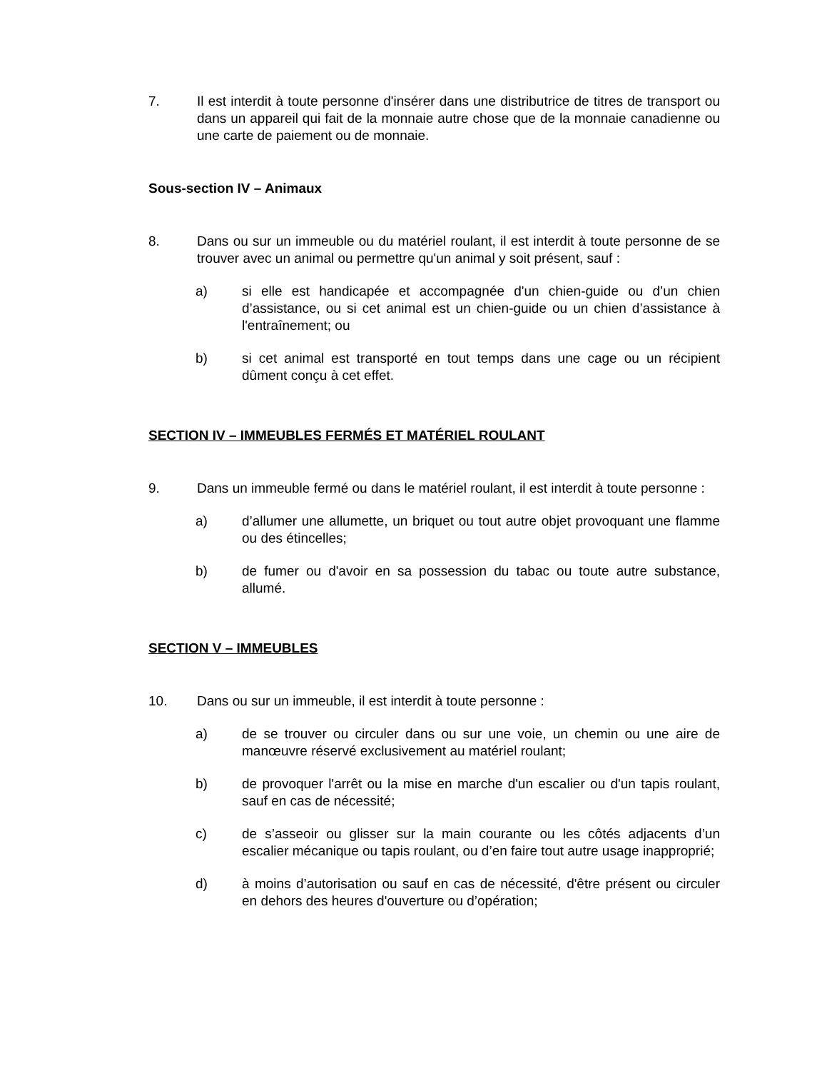7. Il est interdit à toute personne d'insérer dans une distributrice de titres de transport ou dans un appareil qui fait de la monnaie autre chose que de la monnaie canadienne ou une carte de paiement ou de monnaie.
Sous-section IV – Animaux
8. Dans ou sur un immeuble ou du matériel roulant, il est interdit à toute personne de se trouver avec un animal ou permettre qu'un animal y soit présent, sauf :
a) si elle est handicapée et accompagnée d'un chien-guide ou d’un chien d’assistance, ou si cet animal est un chien-guide ou un chien d’assistance à l'entraînement; ou
b) si cet animal est transporté en tout temps dans une cage ou un récipient dûment conçu à cet effet.
SECTION IV – IMMEUBLES FERMÉS ET MATÉRIEL ROULANT
9. Dans un immeuble fermé ou dans le matériel roulant, il est interdit à toute personne :
a) d’allumer une allumette, un briquet ou tout autre objet provoquant une flamme ou des étincelles;
b) de fumer ou d'avoir en sa possession du tabac ou toute autre substance, allumé.
SECTION V – IMMEUBLES
10. Dans ou sur un immeuble, il est interdit à toute personne :
a) de se trouver ou circuler dans ou sur une voie, un chemin ou une aire de manœuvre réservé exclusivement au matériel roulant;
b) de provoquer l'arrêt ou la mise en marche d'un escalier ou d'un tapis roulant, sauf en cas de nécessité;
c) de s’asseoir ou glisser sur la main courante ou les côtés adjacents d’un escalier mécanique ou tapis roulant, ou d’en faire tout autre usage inapproprié;
d) à moins d’autorisation ou sauf en cas de nécessité, d'être présent ou circuler en dehors des heures d'ouverture ou d’opération;